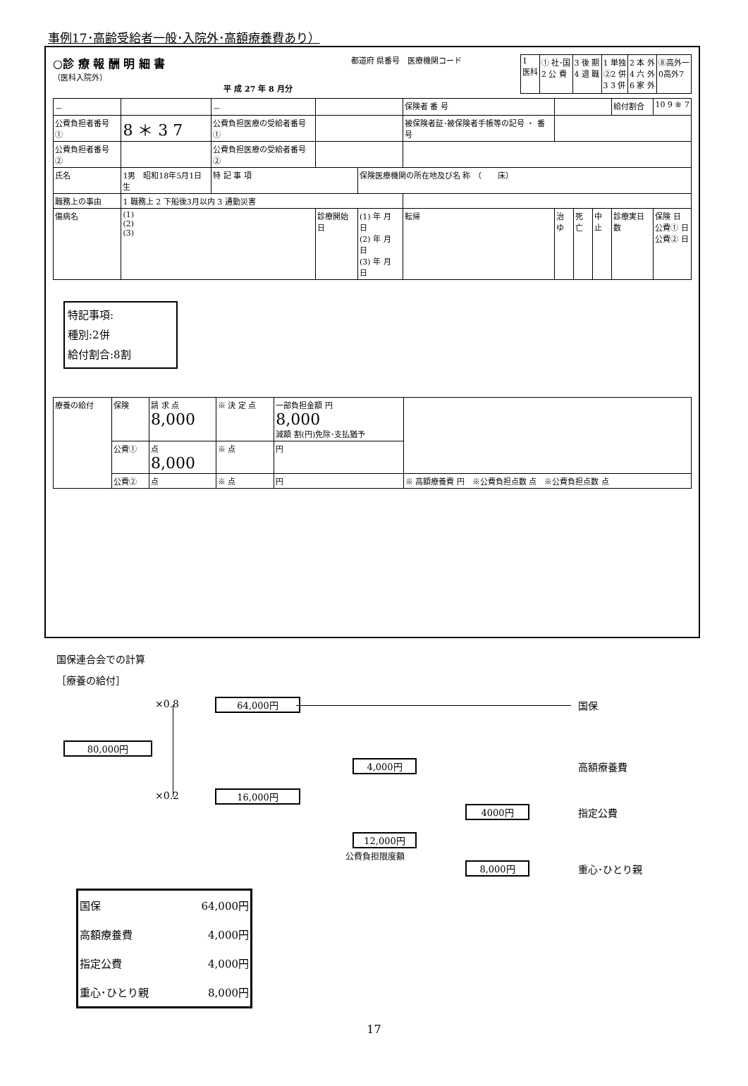事例17･高齢受給者一般･入院外･高額療養費あり）
○診 療 報 酬 明 細 書
（医科入院外）
平 成 27 年 8 月分
都道府 県番号　医療機関コード
| 1 医科 | ① 社･国 2 公 費 | 3 後 期 4 退 職 | 1 単独 ②2 併 3 3 併 | 2 本 外 4 六 外 6 家 外 | ⑧高外一 0高外7 |
| － | | － | | | 保険者 番 号 | | | | 給付割合 | 10 9 ⑧ 7 |
| 公費負担者番号 ① | 8 ＊ 3 7 | 公費負担医療の受給者番号① | | | 被保険者証･被保険者手帳等の記号 ・ 番号 | | | | | |
| 公費負担者番号 ② | | 公費負担医療の受給者番号② | | | | | | | | |
| 氏名 | 1男 昭和18年5月1日生 | 特 記 事 項 | | 保険医療機関の所在地及び名 称 （ 床） | | | | | | |
| 職務上の事由 | 1 職務上 2 下船後3月以内 3 通勤災害 | | | | | | | | | |
| 傷病名 | (1) (2) (3) | | 診療開始日 | (1) 年 月 日 (2) 年 月 日 (3) 年 月 日 | 転帰 | 治ゆ | 死亡 | 中止 | 診療実日数 | 保険 日 公費① 日 公費② 日 |
特記事項:
種別:2併
給付割合:8割
| 療養の給付 | 保険 | 請 求 点 8,000 | ※ 決 定 点 | 一部負担金額 円 8,000 減額 割(円)免除･支払猶予 | |
| | 公費① | 点 8,000 | ※ 点 | 円 | |
| | 公費② | 点 | ※ 点 | 円 | ※ 高額療養費 円 ※公費負担点数 点 ※公費負担点数 点 |
国保連合会での計算
［療養の給付］
×0.8 64,000円 国保
80,000円
4,000円 高額療養費
×0.2 16,000円
4000円 指定公費
12,000円
公費負担限度額
8,000円 重心･ひとり親
| 国保 | 64,000円 |
| 高額療養費 | 4,000円 |
| 指定公費 | 4,000円 |
| 重心･ひとり親 | 8,000円 |
17